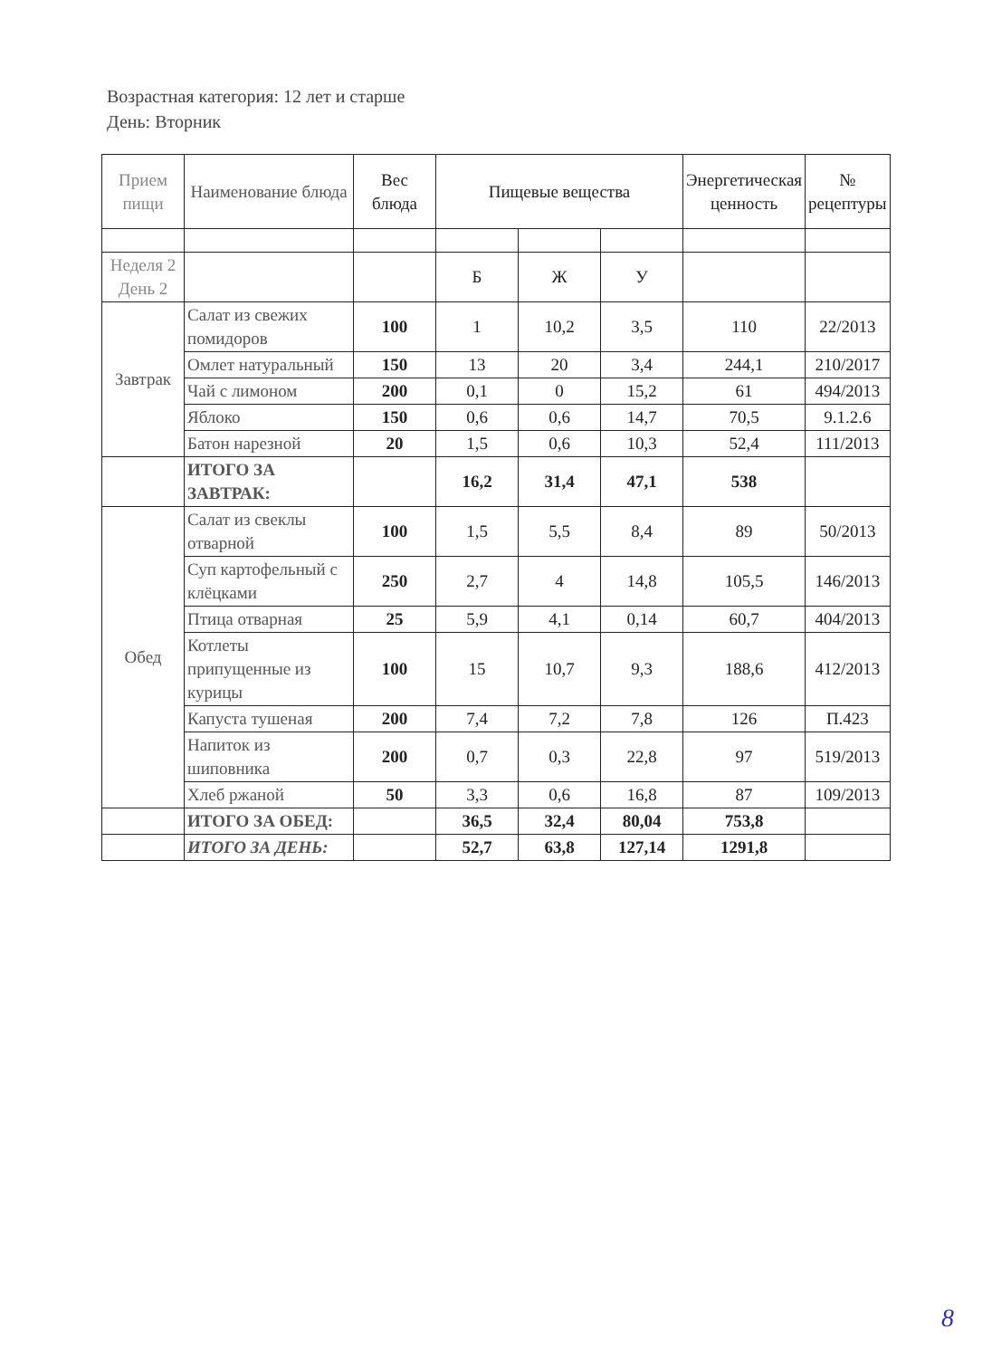Возрастная категория: 12 лет и старше
День: Вторник
| Прием пищи | Наименование блюда | Вес блюда | Пищевые вещества | | | Энергетическая ценность | № рецептуры |
| --- | --- | --- | --- | --- | --- | --- | --- |
| Неделя 2 День 2 | | | Б | Ж | У | | |
| Завтрак | Салат из свежих помидоров | 100 | 1 | 10,2 | 3,5 | 110 | 22/2013 |
| | Омлет натуральный | 150 | 13 | 20 | 3,4 | 244,1 | 210/2017 |
| | Чай с лимоном | 200 | 0,1 | 0 | 15,2 | 61 | 494/2013 |
| | Яблоко | 150 | 0,6 | 0,6 | 14,7 | 70,5 | 9.1.2.6 |
| | Батон нарезной | 20 | 1,5 | 0,6 | 10,3 | 52,4 | 111/2013 |
| | ИТОГО ЗА ЗАВТРАК: | | 16,2 | 31,4 | 47,1 | 538 | |
| Обед | Салат из свеклы отварной | 100 | 1,5 | 5,5 | 8,4 | 89 | 50/2013 |
| | Суп картофельный с клёцками | 250 | 2,7 | 4 | 14,8 | 105,5 | 146/2013 |
| | Птица отварная | 25 | 5,9 | 4,1 | 0,14 | 60,7 | 404/2013 |
| | Котлеты припущенные из курицы | 100 | 15 | 10,7 | 9,3 | 188,6 | 412/2013 |
| | Капуста тушеная | 200 | 7,4 | 7,2 | 7,8 | 126 | П.423 |
| | Напиток из шиповника | 200 | 0,7 | 0,3 | 22,8 | 97 | 519/2013 |
| | Хлеб ржаной | 50 | 3,3 | 0,6 | 16,8 | 87 | 109/2013 |
| | ИТОГО ЗА ОБЕД: | | 36,5 | 32,4 | 80,04 | 753,8 | |
| | ИТОГО ЗА ДЕНЬ: | | 52,7 | 63,8 | 127,14 | 1291,8 | |
8